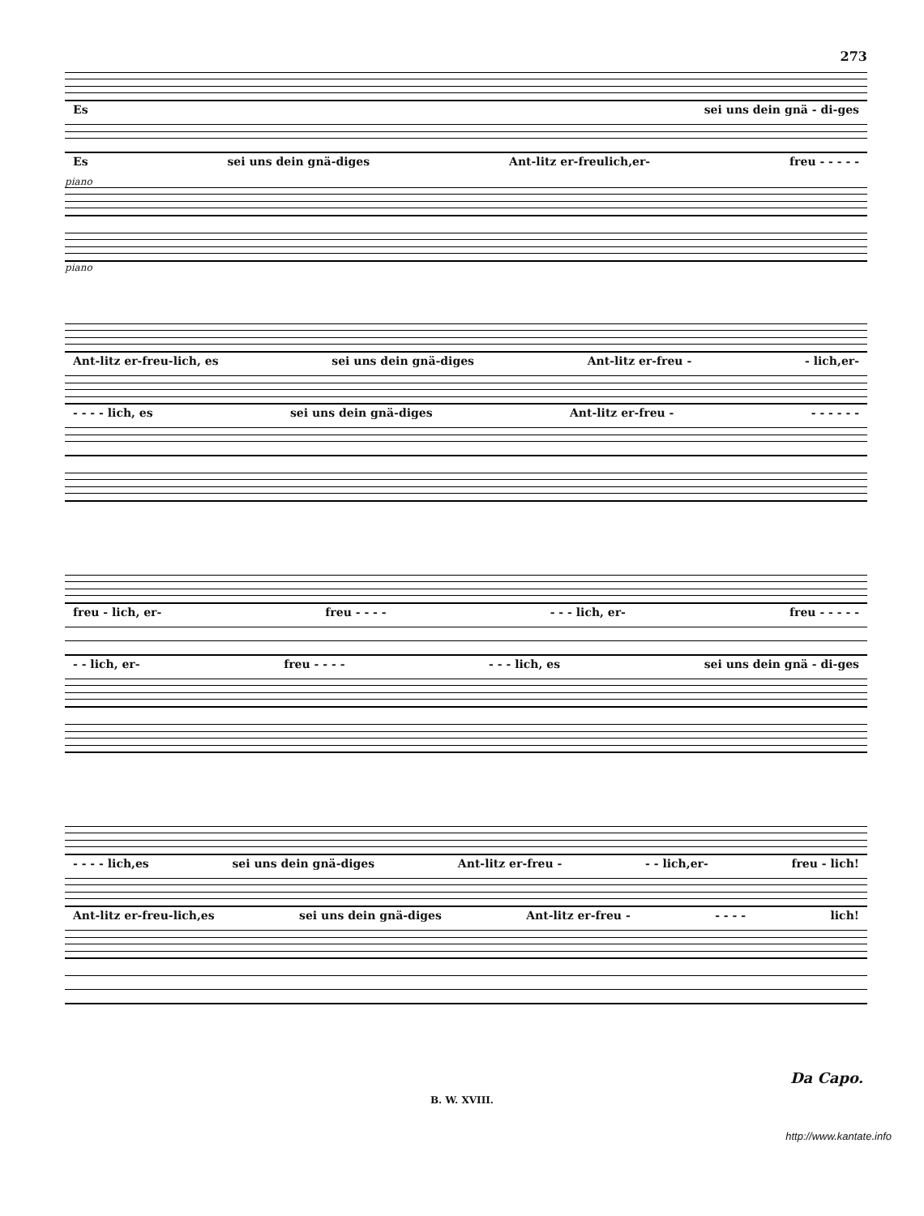273
Es sei uns dein gnä - di-ges
Es sei uns dein gnä-diges Ant-litz er-freulich,er- freu - - - - -
piano
piano
Ant-litz er-freu-lich, es sei uns dein gnä-diges Ant-litz er-freu - - lich,er-
- - - - lich, es sei uns dein gnä-diges Ant-litz er-freu - - - - - - -
freu - lich, er- freu - - - - - - - lich, er- freu - - - - -
- - lich, er- freu - - - - - - - lich, es sei uns dein gnä - di-ges
- - - - lich,es sei uns dein gnä-diges Ant-litz er-freu - - - lich,er- freu - lich!
Ant-litz er-freu-lich,es sei uns dein gnä-diges Ant-litz er-freu - - - - - lich!
Da Capo.
B. W. XVIII.
http://www.kantate.info